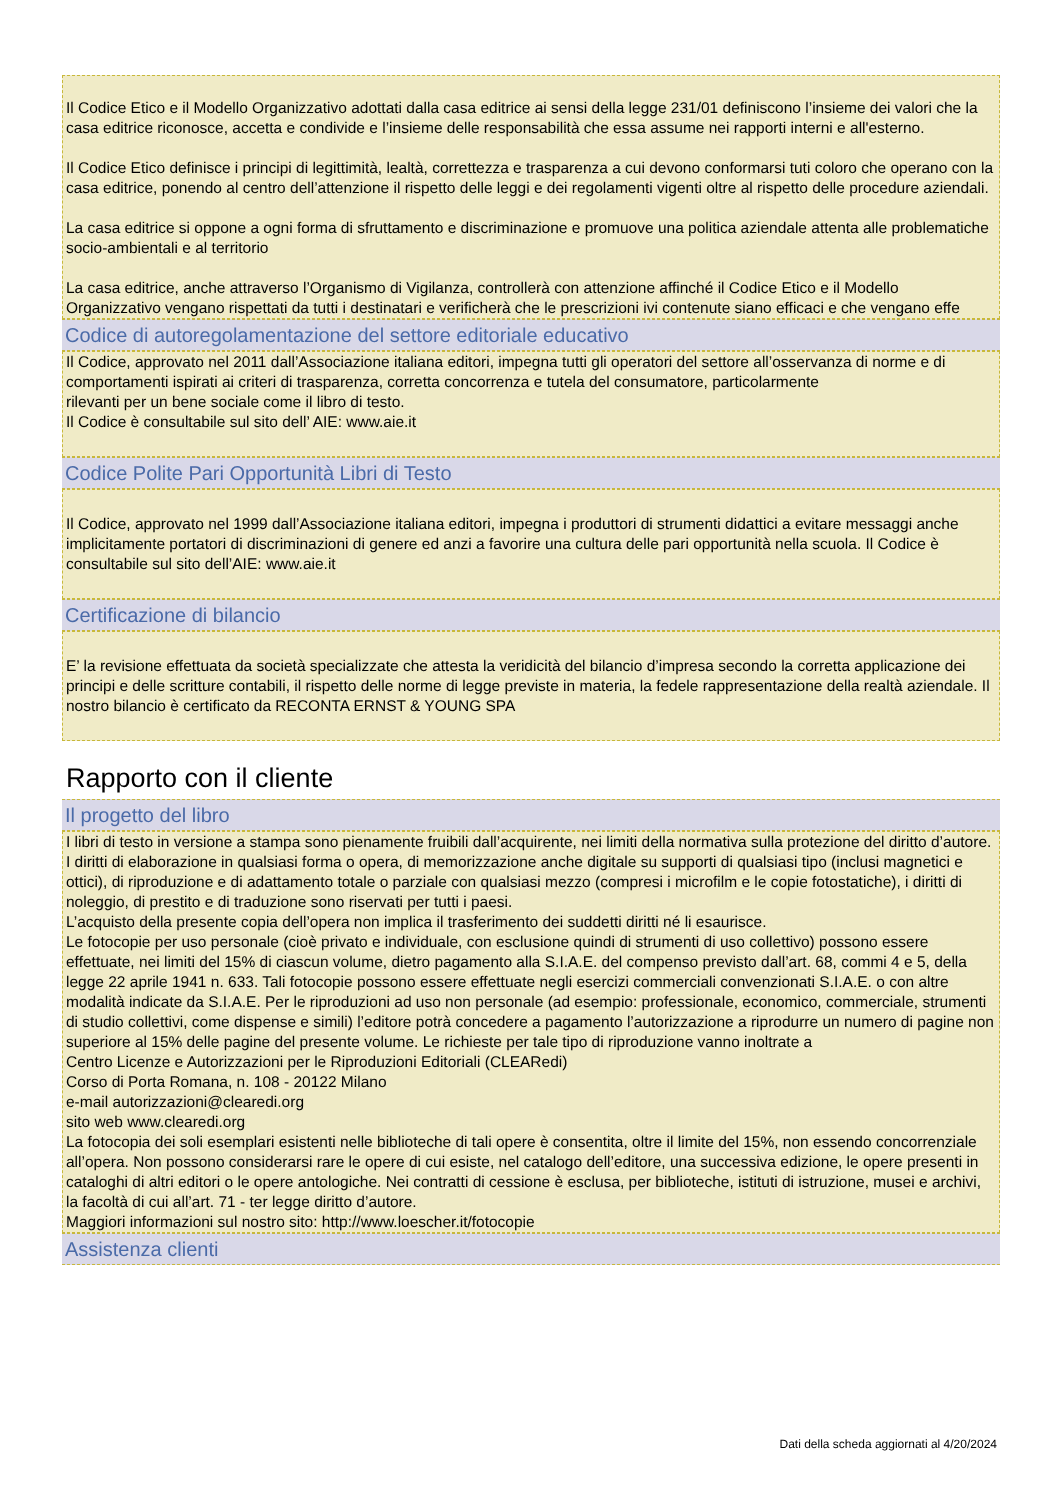Il Codice Etico e il Modello Organizzativo adottati dalla casa editrice ai sensi della legge 231/01 definiscono l’insieme dei valori che la casa editrice riconosce, accetta e condivide e l’insieme delle responsabilità che essa assume nei rapporti interni e all'esterno.
Il Codice Etico definisce i principi di legittimità, lealtà, correttezza e trasparenza a cui devono conformarsi tuti coloro che operano con la casa editrice, ponendo al centro dell’attenzione il rispetto delle leggi e dei regolamenti vigenti oltre al rispetto delle procedure aziendali.
La casa editrice si oppone a ogni forma di sfruttamento e discriminazione e promuove una politica aziendale attenta alle problematiche socio-ambientali e al territorio
La casa editrice, anche attraverso l’Organismo di Vigilanza, controllerà con attenzione affinché il Codice Etico e il Modello Organizzativo vengano rispettati da tutti i destinatari e verificherà che le prescrizioni ivi contenute siano efficaci e che vengano effe
Codice di autoregolamentazione del settore editoriale educativo
Il Codice, approvato nel 2011 dall’Associazione italiana editori, impegna tutti gli operatori del settore all’osservanza di norme e di comportamenti ispirati ai criteri di trasparenza, corretta concorrenza e tutela del consumatore, particolarmente
rilevanti per un bene sociale come il libro di testo.
Il Codice è consultabile sul sito dell’ AIE: www.aie.it
Codice Polite Pari Opportunità Libri di Testo
Il Codice, approvato nel 1999 dall’Associazione italiana editori, impegna i produttori di strumenti didattici a evitare messaggi anche implicitamente portatori di discriminazioni di genere ed anzi a favorire una cultura delle pari opportunità nella scuola. Il Codice è consultabile sul sito dell’AIE: www.aie.it
Certificazione di bilancio
E’ la revisione effettuata da società specializzate che attesta la veridicità del bilancio d’impresa secondo la corretta applicazione dei principi e delle scritture contabili, il rispetto delle norme di legge previste in materia, la fedele rappresentazione della realtà aziendale. Il nostro bilancio è certificato da RECONTA ERNST & YOUNG SPA
Rapporto con il cliente
Il progetto del libro
I libri di testo in versione a stampa sono pienamente fruibili dall’acquirente, nei limiti della normativa sulla protezione del diritto d’autore.
I diritti di elaborazione in qualsiasi forma o opera, di memorizzazione anche digitale su supporti di qualsiasi tipo (inclusi magnetici e ottici), di riproduzione e di adattamento totale o parziale con qualsiasi mezzo (compresi i microfilm e le copie fotostatiche), i diritti di noleggio, di prestito e di traduzione sono riservati per tutti i paesi.
L’acquisto della presente copia dell’opera non implica il trasferimento dei suddetti diritti né li esaurisce.
Le fotocopie per uso personale (cioè privato e individuale, con esclusione quindi di strumenti di uso collettivo) possono essere effettuate, nei limiti del 15% di ciascun volume, dietro pagamento alla S.I.A.E. del compenso previsto dall’art. 68, commi 4 e 5, della legge 22 aprile 1941 n. 633. Tali fotocopie possono essere effettuate negli esercizi commerciali convenzionati S.I.A.E. o con altre modalità indicate da S.I.A.E. Per le riproduzioni ad uso non personale (ad esempio: professionale, economico, commerciale, strumenti di studio collettivi, come dispense e simili) l’editore potrà concedere a pagamento l’autorizzazione a riprodurre un numero di pagine non superiore al 15% delle pagine del presente volume. Le richieste per tale tipo di riproduzione vanno inoltrate a
Centro Licenze e Autorizzazioni per le Riproduzioni Editoriali (CLEARedi)
Corso di Porta Romana, n. 108 - 20122 Milano
e-mail autorizzazioni@clearedi.org
sito web www.clearedi.org
La fotocopia dei soli esemplari esistenti nelle biblioteche di tali opere è consentita, oltre il limite del 15%, non essendo concorrenziale all’opera. Non possono considerarsi rare le opere di cui esiste, nel catalogo dell’editore, una successiva edizione, le opere presenti in cataloghi di altri editori o le opere antologiche. Nei contratti di cessione è esclusa, per biblioteche, istituti di istruzione, musei e archivi, la facoltà di cui all’art. 71 - ter legge diritto d’autore.
Maggiori informazioni sul nostro sito: http://www.loescher.it/fotocopie
Assistenza clienti
Dati della scheda aggiornati al 4/20/2024